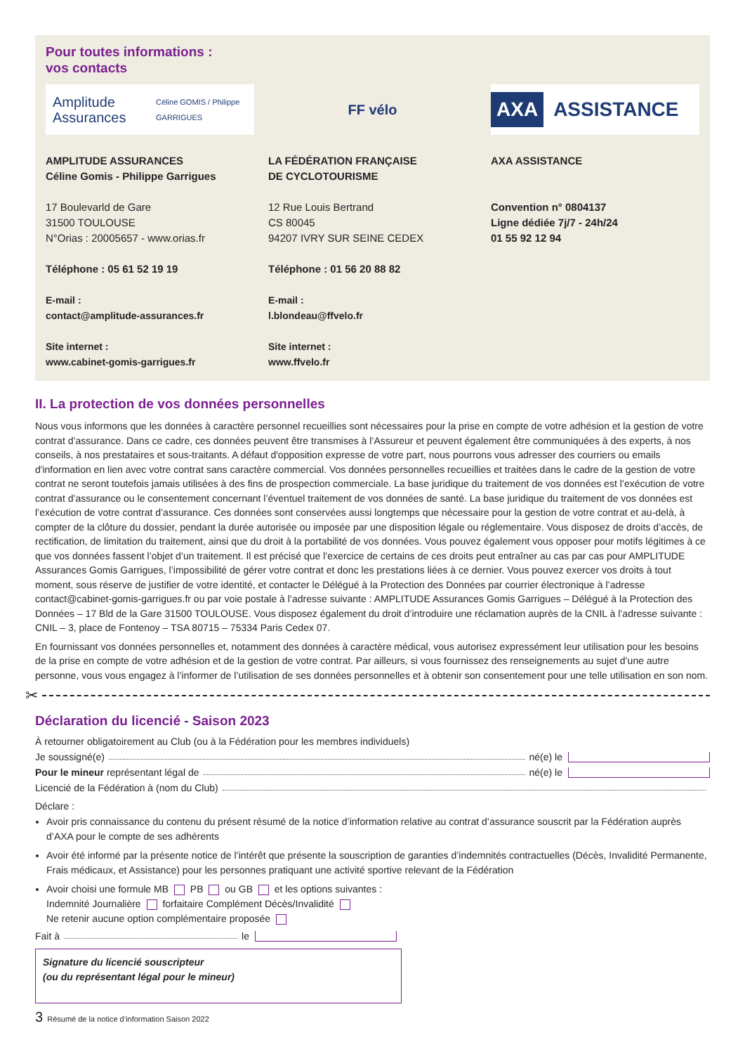Pour toutes informations :
vos contacts
Amplitude Assurances
Céline GOMIS / Philippe GARRIGUES
AMPLITUDE ASSURANCES
Céline Gomis - Philippe Garrigues
17 Boulevarld de Gare
31500 TOULOUSE
N°Orias : 20005657 - www.orias.fr
Téléphone : 05 61 52 19 19
E-mail :
contact@amplitude-assurances.fr
Site internet :
www.cabinet-gomis-garrigues.fr
FF vélo
LA FÉDÉRATION FRANÇAISE
DE CYCLOTOURISME
12 Rue Louis Bertrand
CS 80045
94207 IVRY SUR SEINE CEDEX
Téléphone : 01 56 20 88 82
E-mail :
l.blondeau@ffvelo.fr
Site internet :
www.ffvelo.fr
AXA ASSISTANCE
AXA ASSISTANCE
Convention n° 0804137
Ligne dédiée 7j/7 - 24h/24
01 55 92 12 94
II. La protection de vos données personnelles
Nous vous informons que les données à caractère personnel recueillies sont nécessaires pour la prise en compte de votre adhésion et la gestion de votre contrat d’assurance. Dans ce cadre, ces données peuvent être transmises à l’Assureur et peuvent également être communiquées à des experts, à nos conseils, à nos prestataires et sous-traitants. A défaut d'opposition expresse de votre part, nous pourrons vous adresser des courriers ou emails d'information en lien avec votre contrat sans caractère commercial. Vos données personnelles recueillies et traitées dans le cadre de la gestion de votre contrat ne seront toutefois jamais utilisées à des fins de prospection commerciale. La base juridique du traitement de vos données est l’exécution de votre contrat d’assurance ou le consentement concernant l’éventuel traitement de vos données de santé. La base juridique du traitement de vos données est l’exécution de votre contrat d’assurance. Ces données sont conservées aussi longtemps que nécessaire pour la gestion de votre contrat et au-delà, à compter de la clôture du dossier, pendant la durée autorisée ou imposée par une disposition légale ou réglementaire. Vous disposez de droits d’accès, de rectification, de limitation du traitement, ainsi que du droit à la portabilité de vos données. Vous pouvez également vous opposer pour motifs légitimes à ce que vos données fassent l’objet d’un traitement. Il est précisé que l’exercice de certains de ces droits peut entraîner au cas par cas pour AMPLITUDE Assurances Gomis Garrigues, l’impossibilité de gérer votre contrat et donc les prestations liées à ce dernier. Vous pouvez exercer vos droits à tout moment, sous réserve de justifier de votre identité, et contacter le Délégué à la Protection des Données par courrier électronique à l’adresse contact@cabinet-gomis-garrigues.fr ou par voie postale à l’adresse suivante : AMPLITUDE Assurances Gomis Garrigues – Délégué à la Protection des Données – 17 Bld de la Gare 31500 TOULOUSE. Vous disposez également du droit d’introduire une réclamation auprès de la CNIL à l’adresse suivante : CNIL – 3, place de Fontenoy – TSA 80715 – 75334 Paris Cedex 07.
En fournissant vos données personnelles et, notamment des données à caractère médical, vous autorisez expressément leur utilisation pour les besoins de la prise en compte de votre adhésion et de la gestion de votre contrat. Par ailleurs, si vous fournissez des renseignements au sujet d’une autre personne, vous vous engagez à l’informer de l’utilisation de ses données personnelles et à obtenir son consentement pour une telle utilisation en son nom.
✂
Déclaration du licencié - Saison 2023
À retourner obligatoirement au Club (ou à la Fédération pour les membres individuels)
Je soussigné(e) né(e) le
Pour le mineur représentant légal de né(e) le
Licencié de la Fédération à (nom du Club)
Déclare :
Avoir pris connaissance du contenu du présent résumé de la notice d’information relative au contrat d’assurance souscrit par la Fédération auprès d’AXA pour le compte de ses adhérents
Avoir été informé par la présente notice de l’intérêt que présente la souscription de garanties d’indemnités contractuelles (Décès, Invalidité Permanente, Frais médicaux, et Assistance) pour les personnes pratiquant une activité sportive relevant de la Fédération
Avoir choisi une formule MB PB ou GB et les options suivantes :
Indemnité Journalière forfaitaire Complément Décès/Invalidité
Ne retenir aucune option complémentaire proposée
Fait à le
Signature du licencié souscripteur
(ou du représentant légal pour le mineur)
3 Résumé de la notice d’information Saison 2022